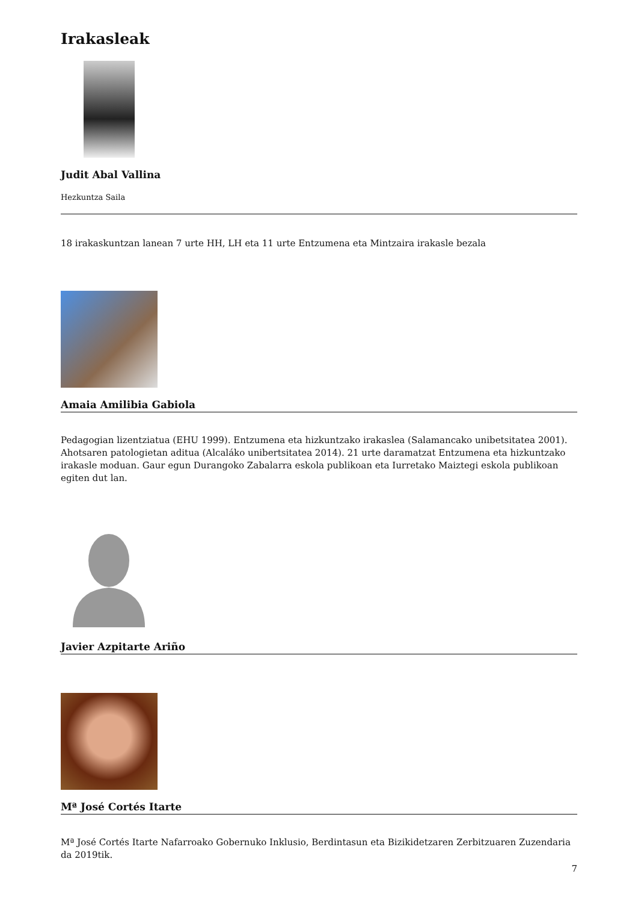Irakasleak
Judit Abal Vallina
Hezkuntza Saila
18 irakaskuntzan lanean 7 urte HH, LH eta 11 urte Entzumena eta Mintzaira irakasle bezala
Amaia Amilibia Gabiola
Pedagogian lizentziatua (EHU 1999). Entzumena eta hizkuntzako irakaslea (Salamancako unibetsitatea 2001). Ahotsaren patologietan aditua (Alcaláko unibertsitatea 2014). 21 urte daramatzat Entzumena eta hizkuntzako irakasle moduan. Gaur egun Durangoko Zabalarra eskola publikoan eta Iurretako Maiztegi eskola publikoan egiten dut lan.
Javier Azpitarte Ariño
Mª José Cortés Itarte
Mª José Cortés Itarte Nafarroako Gobernuko Inklusio, Berdintasun eta Bizikidetzaren Zerbitzuaren Zuzendaria da 2019tik.
7